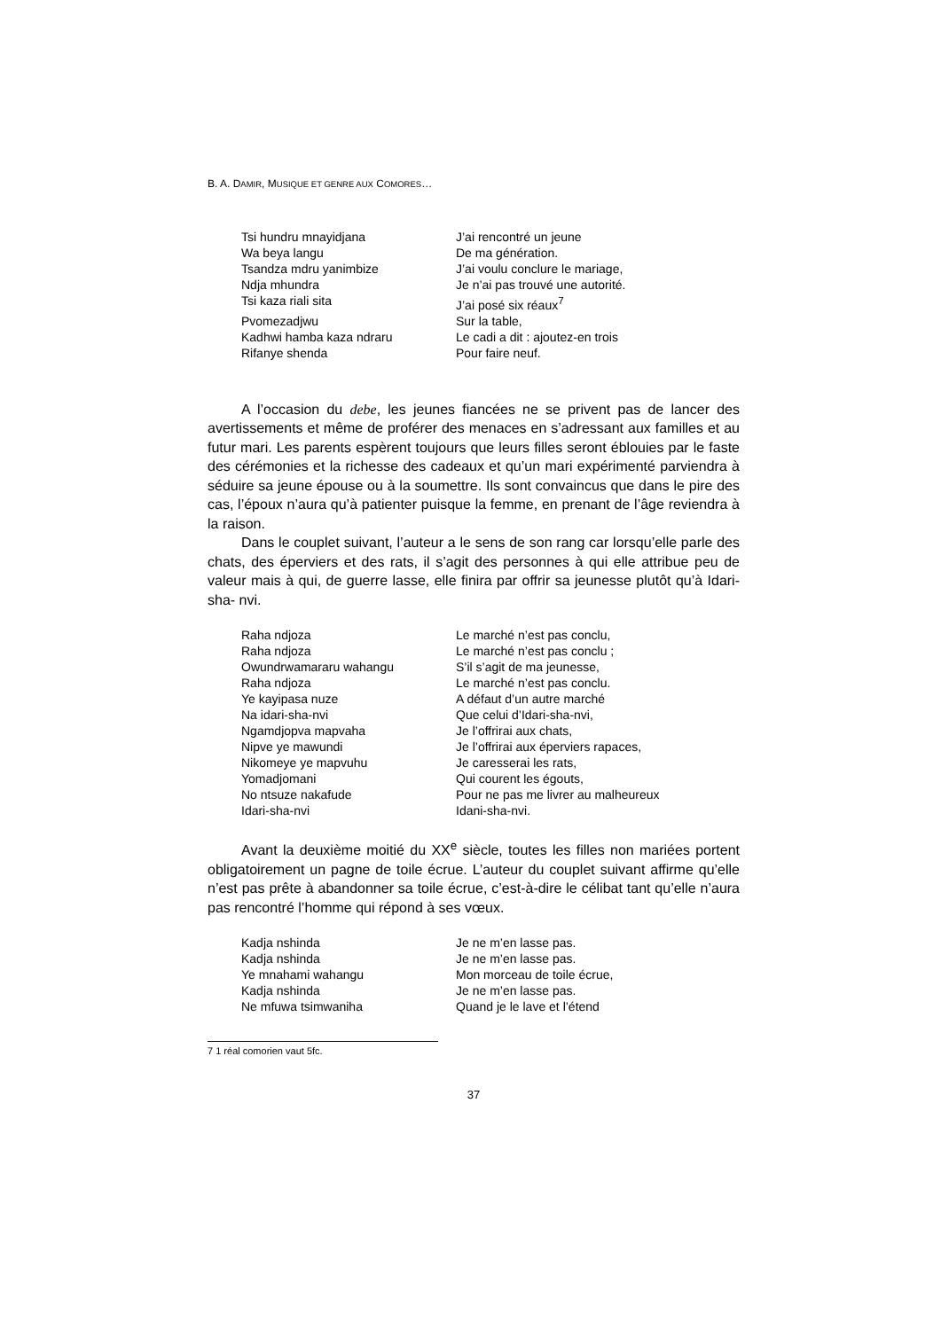B. A. DAMIR, MUSIQUE ET GENRE AUX COMORES…
Tsi hundru mnayidjana J’ai rencontré un jeune
Wa beya langu De ma génération.
Tsandza mdru yanimbize J’ai voulu conclure le mariage,
Ndja mhundra Je n’ai pas trouvé une autorité.
Tsi kaza riali sita J’ai posé six réaux<sup>7</sup>
Pvomezadjwu Sur la table,
Kadhwi hamba kaza ndraru Le cadi a dit : ajoutez-en trois
Rifanye shenda Pour faire neuf.
A l’occasion du debe, les jeunes fiancées ne se privent pas de lancer des avertissements et même de proférer des menaces en s’adressant aux familles et au futur mari. Les parents espèrent toujours que leurs filles seront éblouies par le faste des cérémonies et la richesse des cadeaux et qu’un mari expérimenté parviendra à séduire sa jeune épouse ou à la soumettre. Ils sont convaincus que dans le pire des cas, l’époux n’aura qu’à patienter puisque la femme, en prenant de l’âge reviendra à la raison.
Dans le couplet suivant, l’auteur a le sens de son rang car lorsqu’elle parle des chats, des éperviers et des rats, il s’agit des personnes à qui elle attribue peu de valeur mais à qui, de guerre lasse, elle finira par offrir sa jeunesse plutôt qu’à Idari-sha- nvi.
Raha ndjoza Le marché n’est pas conclu,
Raha ndjoza Le marché n’est pas conclu ;
Owundrwamararu wahangu S’il s’agit de ma jeunesse,
Raha ndjoza Le marché n’est pas conclu.
Ye kayipasa nuze A défaut d’un autre marché
Na idari-sha-nvi Que celui d’Idari-sha-nvi,
Ngamdjopva mapvaha Je l’offrirai aux chats,
Nipve ye mawundi Je l’offrirai aux éperviers rapaces,
Nikomeye ye mapvuhu Je caresserai les rats,
Yomadjomani Qui courent les égouts,
No ntsuze nakafude Pour ne pas me livrer au malheureux
Idari-sha-nvi Idani-sha-nvi.
Avant la deuxième moitié du XX<sup>e</sup> siècle, toutes les filles non mariées portent obligatoirement un pagne de toile écrue. L’auteur du couplet suivant affirme qu’elle n’est pas prête à abandonner sa toile écrue, c’est-à-dire le célibat tant qu’elle n’aura pas rencontré l’homme qui répond à ses vœux.
Kadja nshinda Je ne m’en lasse pas.
Kadja nshinda Je ne m’en lasse pas.
Ye mnahami wahangu Mon morceau de toile écrue,
Kadja nshinda Je ne m’en lasse pas.
Ne mfuwa tsimwaniha Quand je le lave et l’étend
7 1 réal comorien vaut 5fc.
37